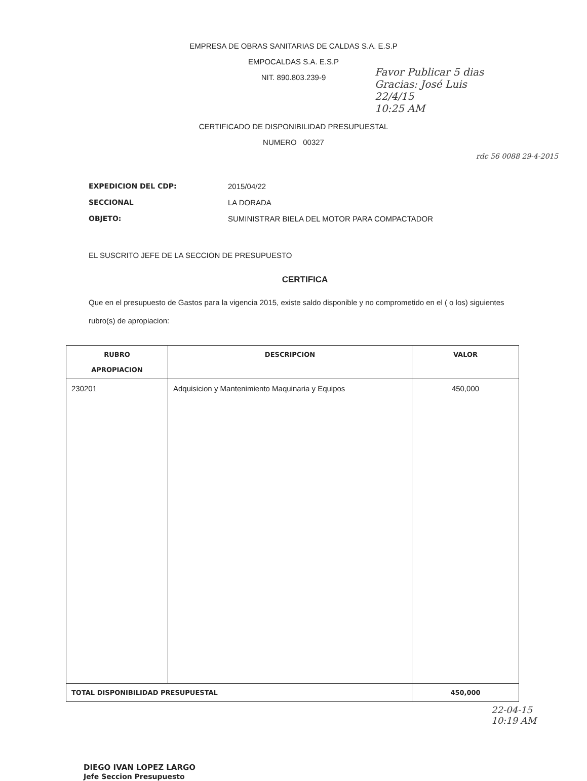EMPRESA DE OBRAS SANITARIAS DE CALDAS S.A. E.S.P
EMPOCALDAS S.A. E.S.P
NIT. 890.803.239-9
Favor Publicar 5 dias
Gracias: José Luis
22/4/15
10:25 AM
rdc 56 0088 29-4-2015
CERTIFICADO DE DISPONIBILIDAD PRESUPUESTAL
NUMERO 00327
EXPEDICION DEL CDP: 2015/04/22
SECCIONAL LA DORADA
OBJETO: SUMINISTRAR BIELA DEL MOTOR PARA COMPACTADOR
EL SUSCRITO JEFE DE LA SECCION DE PRESUPUESTO
CERTIFICA
Que en el presupuesto de Gastos para la vigencia 2015, existe saldo disponible y no comprometido en el ( o los) siguientes rubro(s) de apropiacion:
| RUBRO APROPIACION | DESCRIPCION | VALOR |
| --- | --- | --- |
| 230201 | Adquisicion y Mantenimiento Maquinaria y Equipos | 450,000 |
| TOTAL DISPONIBILIDAD PRESUPUESTAL | | 450,000 |
DIEGO IVAN LOPEZ LARGO
Jefe Seccion Presupuesto
22-04-15
10:19 AM